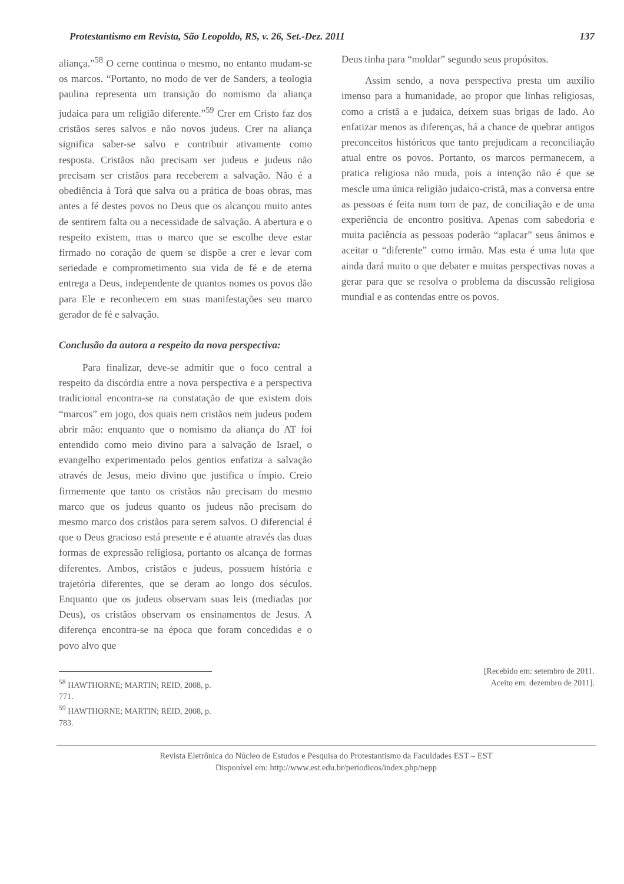Protestantismo em Revista, São Leopoldo, RS, v. 26, Set.-Dez. 2011 137
aliança.”<sup>58</sup> O cerne continua o mesmo, no entanto mudam-se os marcos. “Portanto, no modo de ver de Sanders, a teologia paulina representa um transição do nomismo da aliança judaica para um religião diferente.”<sup>59</sup> Crer em Cristo faz dos cristãos seres salvos e não novos judeus. Crer na aliança significa saber-se salvo e contribuir ativamente como resposta. Cristãos não precisam ser judeus e judeus não precisam ser cristãos para receberem a salvação. Não é a obediência à Torá que salva ou a prática de boas obras, mas antes a fé destes povos no Deus que os alcançou muito antes de sentirem falta ou a necessidade de salvação. A abertura e o respeito existem, mas o marco que se escolhe deve estar firmado no coração de quem se dispõe a crer e levar com seriedade e comprometimento sua vida de fé e de eterna entrega a Deus, independente de quantos nomes os povos dão para Ele e reconhecem em suas manifestações seu marco gerador de fé e salvação.
Conclusão da autora a respeito da nova perspectiva:
Para finalizar, deve-se admitir que o foco central a respeito da discórdia entre a nova perspectiva e a perspectiva tradicional encontra-se na constatação de que existem dois “marcos” em jogo, dos quais nem cristãos nem judeus podem abrir mão: enquanto que o nomismo da aliança do AT foi entendido como meio divino para a salvação de Israel, o evangelho experimentado pelos gentios enfatiza a salvação através de Jesus, meio divino que justifica o ímpio. Creio firmemente que tanto os cristãos não precisam do mesmo marco que os judeus quanto os judeus não precisam do mesmo marco dos cristãos para serem salvos. O diferencial é que o Deus gracioso está presente e é atuante através das duas formas de expressão religiosa, portanto os alcança de formas diferentes. Ambos, cristãos e judeus, possuem história e trajetória diferentes, que se deram ao longo dos séculos. Enquanto que os judeus observam suas leis (mediadas por Deus), os cristãos observam os ensinamentos de Jesus. A diferença encontra-se na época que foram concedidas e o povo alvo que
Deus tinha para “moldar” segundo seus propósitos.
Assim sendo, a nova perspectiva presta um auxílio imenso para a humanidade, ao propor que linhas religiosas, como a cristã a e judaica, deixem suas brigas de lado. Ao enfatizar menos as diferenças, há a chance de quebrar antigos preconceitos históricos que tanto prejudicam a reconciliação atual entre os povos. Portanto, os marcos permanecem, a pratica religiosa não muda, pois a intenção não é que se mescle uma única religião judaico-cristã, mas a conversa entre as pessoas é feita num tom de paz, de conciliação e de uma experiência de encontro positiva. Apenas com sabedoria e muita paciência as pessoas poderão “aplacar” seus ânimos e aceitar o “diferente” como irmão. Mas esta é uma luta que ainda dará muito o que debater e muitas perspectivas novas a gerar para que se resolva o problema da discussão religiosa mundial e as contendas entre os povos.
<sup>58</sup> HAWTHORNE; MARTIN; REID, 2008, p. 771.
<sup>59</sup> HAWTHORNE; MARTIN; REID, 2008, p. 783.
[Recebido em: setembro de 2011.
Aceito em: dezembro de 2011].
Revista Eletrônica do Núcleo de Estudos e Pesquisa do Protestantismo da Faculdades EST – EST
Disponível em: http://www.est.edu.br/periodicos/index.php/nepp